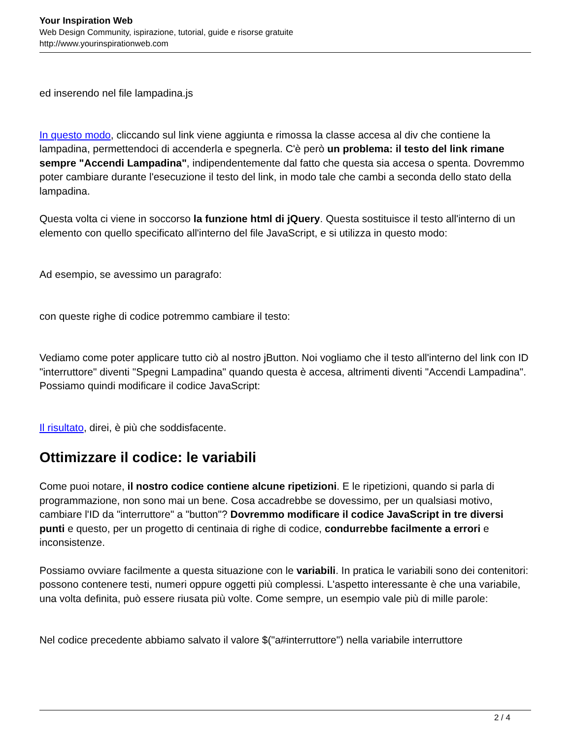Your Inspiration Web
Web Design Community, ispirazione, tutorial, guide e risorse gratuite
http://www.yourinspirationweb.com
ed inserendo nel file lampadina.js
In questo modo, cliccando sul link viene aggiunta e rimossa la classe accesa al div che contiene la lampadina, permettendoci di accenderla e spegnerla. C'è però un problema: il testo del link rimane sempre "Accendi Lampadina", indipendentemente dal fatto che questa sia accesa o spenta. Dovremmo poter cambiare durante l'esecuzione il testo del link, in modo tale che cambi a seconda dello stato della lampadina.
Questa volta ci viene in soccorso la funzione html di jQuery. Questa sostituisce il testo all'interno di un elemento con quello specificato all'interno del file JavaScript, e si utilizza in questo modo:
Ad esempio, se avessimo un paragrafo:
con queste righe di codice potremmo cambiare il testo:
Vediamo come poter applicare tutto ciò al nostro jButton. Noi vogliamo che il testo all'interno del link con ID "interruttore" diventi "Spegni Lampadina" quando questa è accesa, altrimenti diventi "Accendi Lampadina". Possiamo quindi modificare il codice JavaScript:
Il risultato, direi, è più che soddisfacente.
Ottimizzare il codice: le variabili
Come puoi notare, il nostro codice contiene alcune ripetizioni. E le ripetizioni, quando si parla di programmazione, non sono mai un bene. Cosa accadrebbe se dovessimo, per un qualsiasi motivo, cambiare l'ID da "interruttore" a "button"? Dovremmo modificare il codice JavaScript in tre diversi punti e questo, per un progetto di centinaia di righe di codice, condurrebbe facilmente a errori e inconsistenze.
Possiamo ovviare facilmente a questa situazione con le variabili. In pratica le variabili sono dei contenitori: possono contenere testi, numeri oppure oggetti più complessi. L'aspetto interessante è che una variabile, una volta definita, può essere riusata più volte. Come sempre, un esempio vale più di mille parole:
Nel codice precedente abbiamo salvato il valore $("a#interruttore") nella variabile interruttore
2 / 4